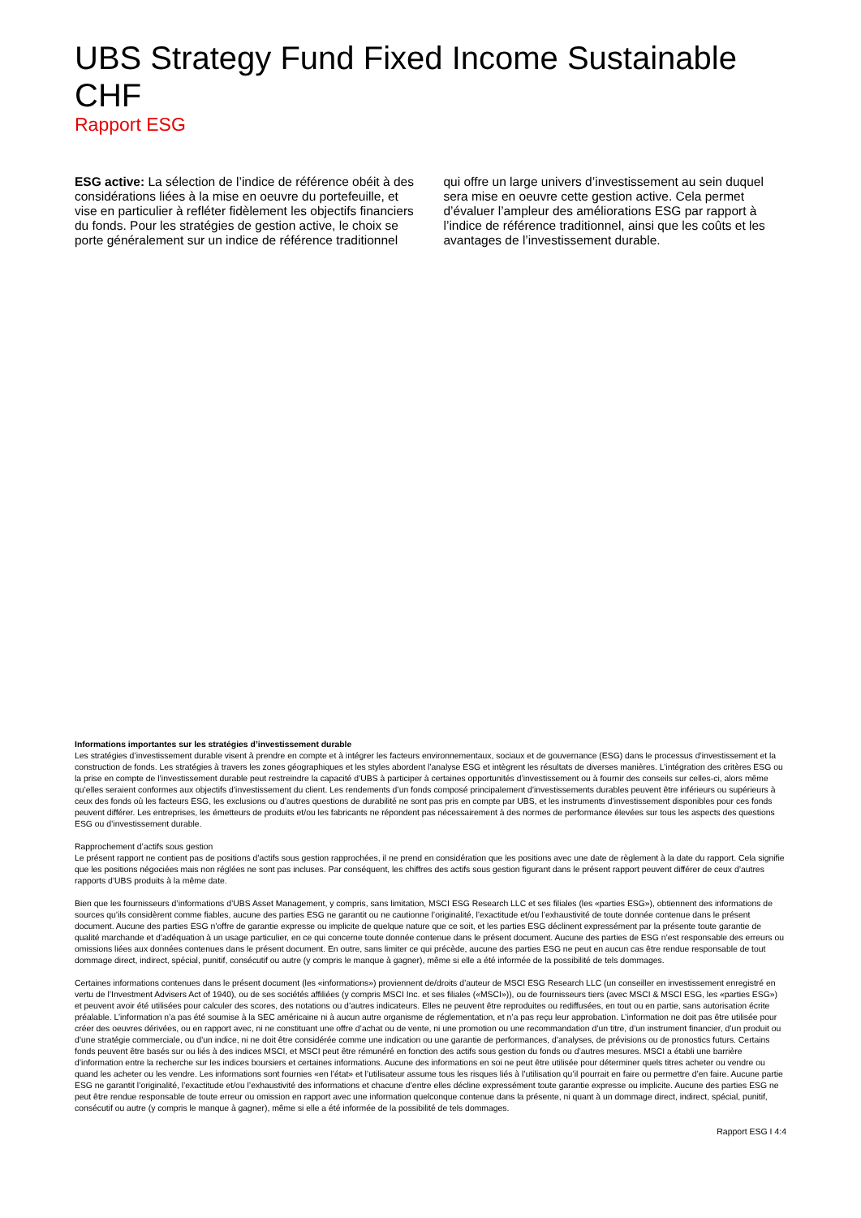UBS Strategy Fund Fixed Income Sustainable CHF
Rapport ESG
ESG active: La sélection de l’indice de référence obéit à des considérations liées à la mise en oeuvre du portefeuille, et vise en particulier à refléter fidèlement les objectifs financiers du fonds. Pour les stratégies de gestion active, le choix se porte généralement sur un indice de référence traditionnel qui offre un large univers d’investissement au sein duquel sera mise en oeuvre cette gestion active. Cela permet d’évaluer l’ampleur des améliorations ESG par rapport à l’indice de référence traditionnel, ainsi que les coûts et les avantages de l’investissement durable.
Informations importantes sur les stratégies d’investissement durable
Les stratégies d’investissement durable visent à prendre en compte et à intégrer les facteurs environnementaux, sociaux et de gouvernance (ESG) dans le processus d’investissement et la construction de fonds. Les stratégies à travers les zones géographiques et les styles abordent l’analyse ESG et intègrent les résultats de diverses manières. L’intégration des critères ESG ou la prise en compte de l’investissement durable peut restreindre la capacité d’UBS à participer à certaines opportunités d’investissement ou à fournir des conseils sur celles-ci, alors même qu’elles seraient conformes aux objectifs d’investissement du client. Les rendements d’un fonds composé principalement d’investissements durables peuvent être inférieurs ou supérieurs à ceux des fonds où les facteurs ESG, les exclusions ou d’autres questions de durabilité ne sont pas pris en compte par UBS, et les instruments d’investissement disponibles pour ces fonds peuvent différer. Les entreprises, les émetteurs de produits et/ou les fabricants ne répondent pas nécessairement à des normes de performance élevées sur tous les aspects des questions ESG ou d’investissement durable.
Rapprochement d’actifs sous gestion
Le présent rapport ne contient pas de positions d’actifs sous gestion rapprochées, il ne prend en considération que les positions avec une date de règlement à la date du rapport. Cela signifie que les positions négociées mais non réglées ne sont pas incluses. Par conséquent, les chiffres des actifs sous gestion figurant dans le présent rapport peuvent différer de ceux d’autres rapports d’UBS produits à la même date.
Bien que les fournisseurs d’informations d’UBS Asset Management, y compris, sans limitation, MSCI ESG Research LLC et ses filiales (les «parties ESG»), obtiennent des informations de sources qu’ils considèrent comme fiables, aucune des parties ESG ne garantit ou ne cautionne l’originalité, l’exactitude et/ou l’exhaustivité de toute donnée contenue dans le présent document. Aucune des parties ESG n’offre de garantie expresse ou implicite de quelque nature que ce soit, et les parties ESG déclinent expressément par la présente toute garantie de qualité marchande et d’adéquation à un usage particulier, en ce qui concerne toute donnée contenue dans le présent document. Aucune des parties de ESG n’est responsable des erreurs ou omissions liées aux données contenues dans le présent document. En outre, sans limiter ce qui précède, aucune des parties ESG ne peut en aucun cas être rendue responsable de tout dommage direct, indirect, spécial, punitif, consécutif ou autre (y compris le manque à gagner), même si elle a été informée de la possibilité de tels dommages.
Certaines informations contenues dans le présent document (les «informations») proviennent de/droits d’auteur de MSCI ESG Research LLC (un conseiller en investissement enregistré en vertu de l’Investment Advisers Act of 1940), ou de ses sociétés affiliées (y compris MSCI Inc. et ses filiales («MSCI»)), ou de fournisseurs tiers (avec MSCI & MSCI ESG, les «parties ESG») et peuvent avoir été utilisées pour calculer des scores, des notations ou d’autres indicateurs. Elles ne peuvent être reproduites ou rediffusées, en tout ou en partie, sans autorisation écrite préalable. L’information n’a pas été soumise à la SEC américaine ni à aucun autre organisme de réglementation, et n’a pas reçu leur approbation. L’information ne doit pas être utilisée pour créer des oeuvres dérivées, ou en rapport avec, ni ne constituant une offre d’achat ou de vente, ni une promotion ou une recommandation d’un titre, d’un instrument financier, d’un produit ou d’une stratégie commerciale, ou d’un indice, ni ne doit être considérée comme une indication ou une garantie de performances, d’analyses, de prévisions ou de pronostics futurs. Certains fonds peuvent être basés sur ou liés à des indices MSCI, et MSCI peut être rémunéré en fonction des actifs sous gestion du fonds ou d’autres mesures. MSCI a établi une barrière d’information entre la recherche sur les indices boursiers et certaines informations. Aucune des informations en soi ne peut être utilisée pour déterminer quels titres acheter ou vendre ou quand les acheter ou les vendre. Les informations sont fournies «en l’état» et l’utilisateur assume tous les risques liés à l’utilisation qu’il pourrait en faire ou permettre d’en faire. Aucune partie ESG ne garantit l’originalité, l’exactitude et/ou l’exhaustivité des informations et chacune d’entre elles décline expressément toute garantie expresse ou implicite. Aucune des parties ESG ne peut être rendue responsable de toute erreur ou omission en rapport avec une information quelconque contenue dans la présente, ni quant à un dommage direct, indirect, spécial, punitif, consécutif ou autre (y compris le manque à gagner), même si elle a été informée de la possibilité de tels dommages.
Rapport ESG I 4:4